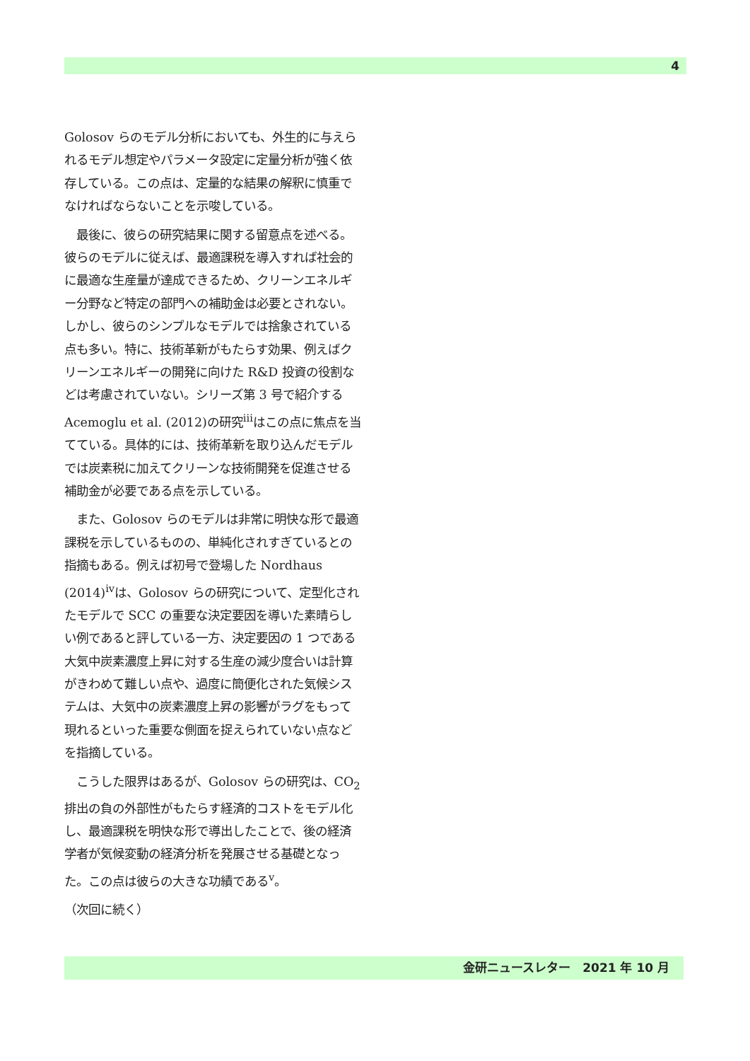4
Golosov らのモデル分析においても、外生的に与えられるモデル想定やパラメータ設定に定量分析が強く依存している。この点は、定量的な結果の解釈に慎重でなければならないことを示唆している。
　最後に、彼らの研究結果に関する留意点を述べる。彼らのモデルに従えば、最適課税を導入すれば社会的に最適な生産量が達成できるため、クリーンエネルギー分野など特定の部門への補助金は必要とされない。しかし、彼らのシンプルなモデルでは捨象されている点も多い。特に、技術革新がもたらす効果、例えばクリーンエネルギーの開発に向けた R&D 投資の役割などは考慮されていない。シリーズ第 3 号で紹介する Acemoglu et al. (2012)の研究<sup>iii</sup>はこの点に焦点を当てている。具体的には、技術革新を取り込んだモデルでは炭素税に加えてクリーンな技術開発を促進させる補助金が必要である点を示している。
　また、Golosov らのモデルは非常に明快な形で最適課税を示しているものの、単純化されすぎているとの指摘もある。例えば初号で登場した Nordhaus (2014)<sup>iv</sup>は、Golosov らの研究について、定型化されたモデルで SCC の重要な決定要因を導いた素晴らしい例であると評している一方、決定要因の 1 つである大気中炭素濃度上昇に対する生産の減少度合いは計算がきわめて難しい点や、過度に簡便化された気候システムは、大気中の炭素濃度上昇の影響がラグをもって現れるといった重要な側面を捉えられていない点などを指摘している。
　こうした限界はあるが、Golosov らの研究は、CO<sub>2</sub>排出の負の外部性がもたらす経済的コストをモデル化し、最適課税を明快な形で導出したことで、後の経済学者が気候変動の経済分析を発展させる基礎となった。この点は彼らの大きな功績である<sup>v</sup>。
（次回に続く）
金研ニュースレター　2021 年 10 月